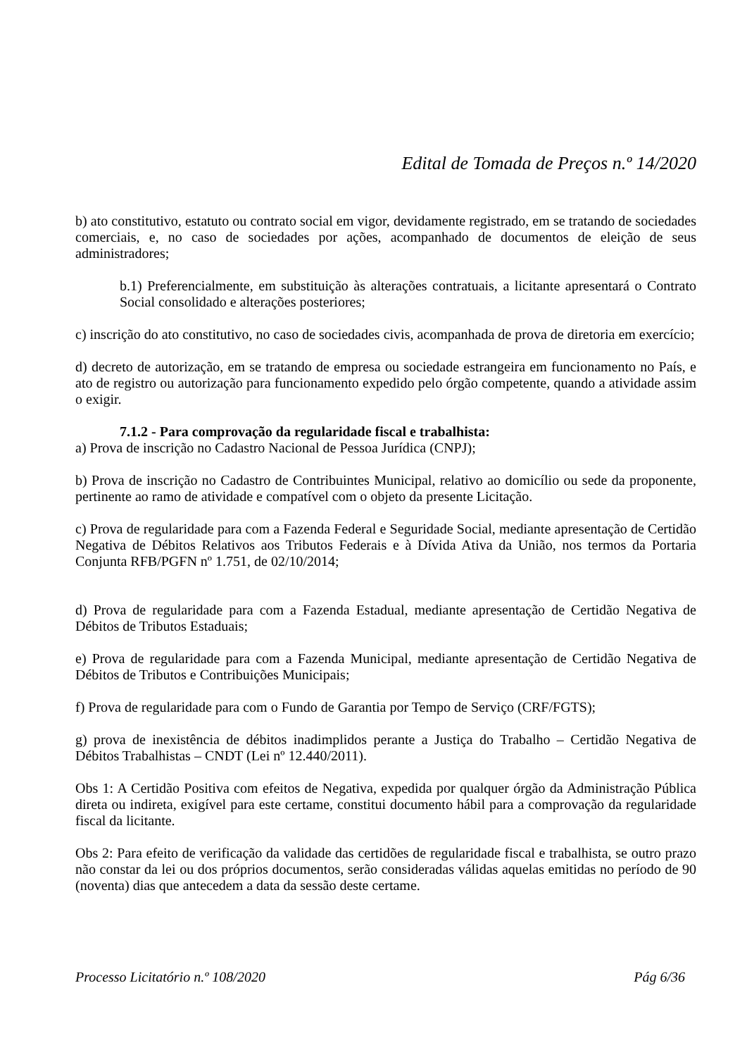Edital de Tomada de Preços n.º 14/2020
b) ato constitutivo, estatuto ou contrato social em vigor, devidamente registrado, em se tratando de sociedades comerciais, e, no caso de sociedades por ações, acompanhado de documentos de eleição de seus administradores;
b.1) Preferencialmente, em substituição às alterações contratuais, a licitante apresentará o Contrato Social consolidado e alterações posteriores;
c) inscrição do ato constitutivo, no caso de sociedades civis, acompanhada de prova de diretoria em exercício;
d) decreto de autorização, em se tratando de empresa ou sociedade estrangeira em funcionamento no País, e ato de registro ou autorização para funcionamento expedido pelo órgão competente, quando a atividade assim o exigir.
7.1.2 - Para comprovação da regularidade fiscal e trabalhista:
a) Prova de inscrição no Cadastro Nacional de Pessoa Jurídica (CNPJ);
b) Prova de inscrição no Cadastro de Contribuintes Municipal, relativo ao domicílio ou sede da proponente, pertinente ao ramo de atividade e compatível com o objeto da presente Licitação.
c) Prova de regularidade para com a Fazenda Federal e Seguridade Social, mediante apresentação de Certidão Negativa de Débitos Relativos aos Tributos Federais e à Dívida Ativa da União, nos termos da Portaria Conjunta RFB/PGFN nº 1.751, de 02/10/2014;
d) Prova de regularidade para com a Fazenda Estadual, mediante apresentação de Certidão Negativa de Débitos de Tributos Estaduais;
e) Prova de regularidade para com a Fazenda Municipal, mediante apresentação de Certidão Negativa de Débitos de Tributos e Contribuições Municipais;
f) Prova de regularidade para com o Fundo de Garantia por Tempo de Serviço (CRF/FGTS);
g) prova de inexistência de débitos inadimplidos perante a Justiça do Trabalho – Certidão Negativa de Débitos Trabalhistas – CNDT (Lei nº 12.440/2011).
Obs 1: A Certidão Positiva com efeitos de Negativa, expedida por qualquer órgão da Administração Pública direta ou indireta, exigível para este certame, constitui documento hábil para a comprovação da regularidade fiscal da licitante.
Obs 2: Para efeito de verificação da validade das certidões de regularidade fiscal e trabalhista, se outro prazo não constar da lei ou dos próprios documentos, serão consideradas válidas aquelas emitidas no período de 90 (noventa) dias que antecedem a data da sessão deste certame.
Processo Licitatório n.º 108/2020 Pág 6/36